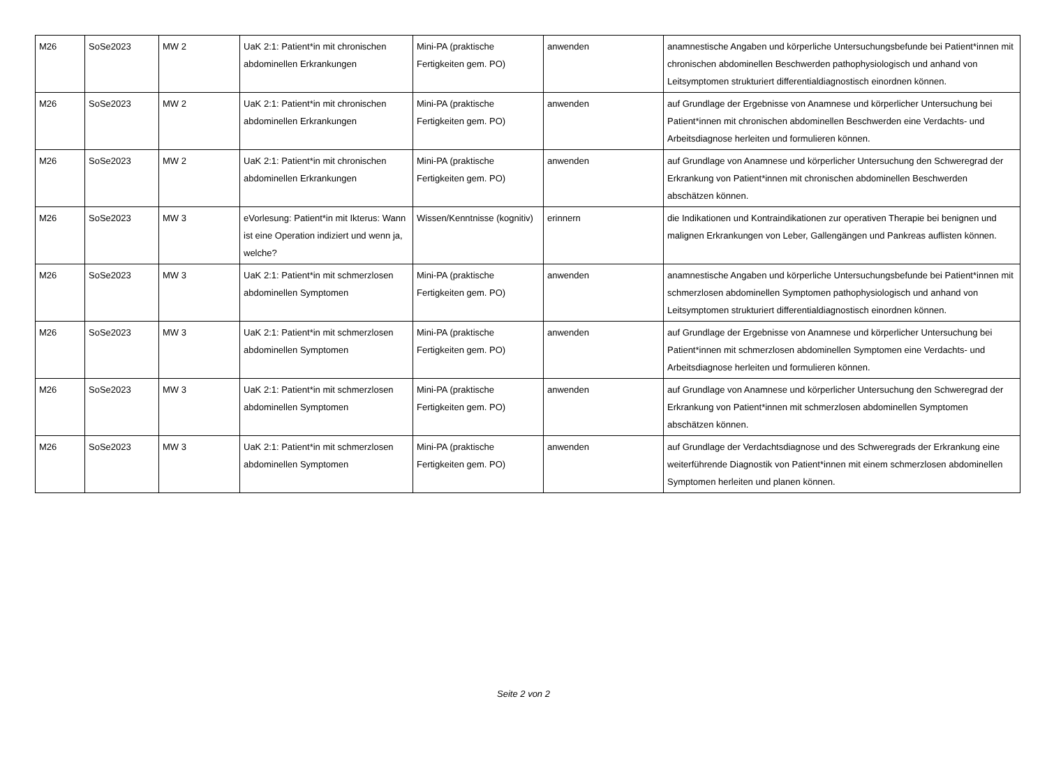| M26 | SoSe2023 | MW 2 | UaK 2:1: Patient*in mit chronischen abdominellen Erkrankungen | Mini-PA (praktische Fertigkeiten gem. PO) | anwenden | anamnestische Angaben und körperliche Untersuchungsbefunde bei Patient*innen mit chronischen abdominellen Beschwerden pathophysiologisch und anhand von Leitsymptomen strukturiert differentialdiagnostisch einordnen können. |
| M26 | SoSe2023 | MW 2 | UaK 2:1: Patient*in mit chronischen abdominellen Erkrankungen | Mini-PA (praktische Fertigkeiten gem. PO) | anwenden | auf Grundlage der Ergebnisse von Anamnese und körperlicher Untersuchung bei Patient*innen mit chronischen abdominellen Beschwerden eine Verdachts- und Arbeitsdiagnose herleiten und formulieren können. |
| M26 | SoSe2023 | MW 2 | UaK 2:1: Patient*in mit chronischen abdominellen Erkrankungen | Mini-PA (praktische Fertigkeiten gem. PO) | anwenden | auf Grundlage von Anamnese und körperlicher Untersuchung den Schweregrad der Erkrankung von Patient*innen mit chronischen abdominellen Beschwerden abschätzen können. |
| M26 | SoSe2023 | MW 3 | eVorlesung: Patient*in mit Ikterus: Wann ist eine Operation indiziert und wenn ja, welche? | Wissen/Kenntnisse (kognitiv) | erinnern | die Indikationen und Kontraindikationen zur operativen Therapie bei benignen und malignen Erkrankungen von Leber, Gallengängen und Pankreas auflisten können. |
| M26 | SoSe2023 | MW 3 | UaK 2:1: Patient*in mit schmerzlosen abdominellen Symptomen | Mini-PA (praktische Fertigkeiten gem. PO) | anwenden | anamnestische Angaben und körperliche Untersuchungsbefunde bei Patient*innen mit schmerzlosen abdominellen Symptomen pathophysiologisch und anhand von Leitsymptomen strukturiert differentialdiagnostisch einordnen können. |
| M26 | SoSe2023 | MW 3 | UaK 2:1: Patient*in mit schmerzlosen abdominellen Symptomen | Mini-PA (praktische Fertigkeiten gem. PO) | anwenden | auf Grundlage der Ergebnisse von Anamnese und körperlicher Untersuchung bei Patient*innen mit schmerzlosen abdominellen Symptomen eine Verdachts- und Arbeitsdiagnose herleiten und formulieren können. |
| M26 | SoSe2023 | MW 3 | UaK 2:1: Patient*in mit schmerzlosen abdominellen Symptomen | Mini-PA (praktische Fertigkeiten gem. PO) | anwenden | auf Grundlage von Anamnese und körperlicher Untersuchung den Schweregrad der Erkrankung von Patient*innen mit schmerzlosen abdominellen Symptomen abschätzen können. |
| M26 | SoSe2023 | MW 3 | UaK 2:1: Patient*in mit schmerzlosen abdominellen Symptomen | Mini-PA (praktische Fertigkeiten gem. PO) | anwenden | auf Grundlage der Verdachtsdiagnose und des Schweregrads der Erkrankung eine weiterführende Diagnostik von Patient*innen mit einem schmerzlosen abdominellen Symptomen herleiten und planen können. |
Seite 2 von 2